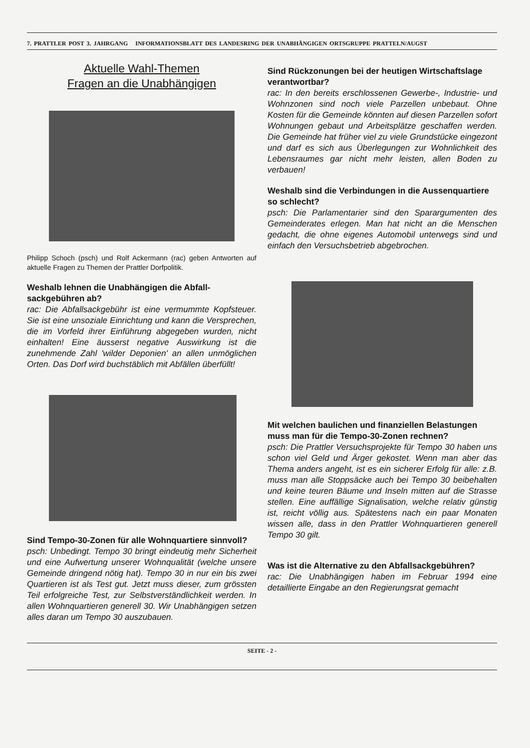7. PRATTLER POST 3. JAHRGANG INFORMATIONSBLATT DES LANDESRING DER UNABHÄNGIGEN ORTSGRUPPE PRATTELN/AUGST
Aktuelle Wahl-Themen
Fragen an die Unabhängigen
Philipp Schoch (psch) und Rolf Ackermann (rac) geben Antworten auf aktuelle Fragen zu Themen der Prattler Dorfpolitik.
Weshalb lehnen die Unabhängigen die Abfall­sackgebühren ab?
rac: Die Abfallsackgebühr ist eine vermummte Kopf­steuer. Sie ist eine unsoziale Einrichtung und kann die Versprechen, die im Vorfeld ihrer Einführung abgegeben wurden, nicht einhalten! Eine äusserst negative Auswirkung ist die zunehmende Zahl 'wil­der Deponien' an allen unmöglichen Orten. Das Dorf wird buchstäblich mit Abfällen überfüllt!
Sind Tempo-30-Zonen für alle Wohnquartiere sinnvoll?
psch: Unbedingt. Tempo 30 bringt eindeutig mehr Sicherheit und eine Aufwertung unserer Wohnquali­tät (welche unsere Gemeinde dringend nötig hat). Tempo 30 in nur ein bis zwei Quartieren ist als Test gut. Jetzt muss dieser, zum grössten Teil erfolgrei­che Test, zur Selbstverständlichkeit werden. In allen Wohnquartieren generell 30. Wir Unabhängigen setzen alles daran um Tempo 30 auszubauen.
Sind Rückzonungen bei der heutigen Wirtschafts­lage verantwortbar?
rac: In den bereits erschlossenen Gewerbe-, Industrie- und Wohnzonen sind noch viele Parzellen unbebaut. Ohne Kosten für die Gemeinde könnten auf diesen Parzellen sofort Wohnungen gebaut und Arbeitsplätze geschaffen werden. Die Gemeinde hat früher viel zu viele Grundstücke eingezont und darf es sich aus Überlegungen zur Wohnlichkeit des Lebensraumes gar nicht mehr leisten, allen Boden zu verbauen!
Weshalb sind die Verbindungen in die Aussen­quartiere so schlecht?
psch: Die Parlamentarier sind den Spar­argumenten des Gemeinderates erlegen. Man hat nicht an die Menschen gedacht, die ohne eigenes Automobil unterwegs sind und einfach den Versuchsbetrieb abgebrochen.
Mit welchen baulichen und finanziellen Belastun­gen muss man für die Tempo-30-Zonen rechnen?
psch: Die Prattler Versuchsprojekte für Tempo 30 haben uns schon viel Geld und Ärger gekostet. Wenn man aber das Thema anders angeht, ist es ein sicherer Erfolg für alle: z.B. muss man alle Stoppsäcke auch bei Tempo 30 beibehalten und keine teuren Bäume und Inseln mitten auf die Stras­se stellen. Eine auffällige Signalisation, welche rela­tiv günstig ist, reicht völlig aus. Spätestens nach ein paar Monaten wissen alle, dass in den Prattler Wohnquartieren generell Tempo 30 gilt.
Was ist die Alternative zu den Abfallsackgebühren?
rac: Die Unabhängigen haben im Februar 1994 eine detaillierte Eingabe an den Regierungsrat gemacht
SEITE - 2 -